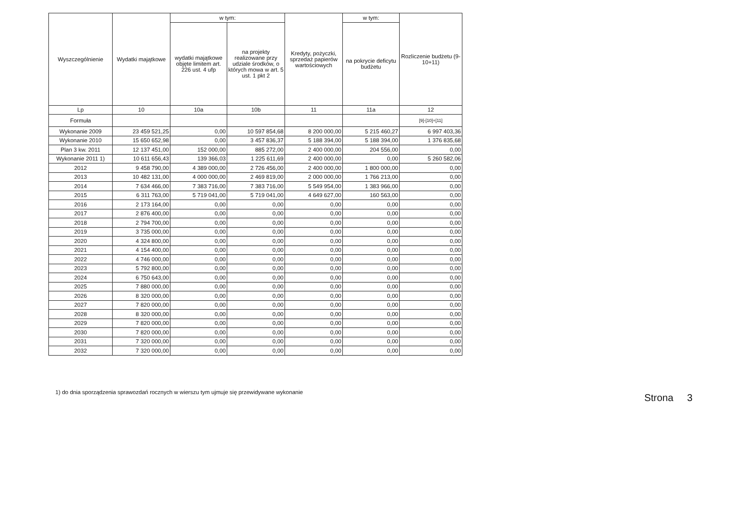| Wyszczególnienie | Wydatki majątkowe | w tym: | | Kredyty, pożyczki, sprzedaż papierów wartościowych | w tym: | Rozliczenie budżetu (9-10+11) |
| --- | --- | --- | --- | --- | --- | --- |
| | | wydatki majątkowe objęte limitem art. 226 ust. 4 ufp | na projekty realizowane przy udziale środków, o których mowa w art. 5 ust. 1 pkt 2 | | na pokrycie deficytu budżetu | |
| Lp | 10 | 10a | 10b | 11 | 11a | 12 |
| Formuła | | | | | | [9]-[10]+[11] |
| Wykonanie 2009 | 23 459 521,25 | 0,00 | 10 597 854,68 | 8 200 000,00 | 5 215 460,27 | 6 997 403,36 |
| Wykonanie 2010 | 15 650 652,98 | 0,00 | 3 457 836,37 | 5 188 394,00 | 5 188 394,00 | 1 376 835,68 |
| Plan 3 kw. 2011 | 12 137 451,00 | 152 000,00 | 885 272,00 | 2 400 000,00 | 204 556,00 | 0,00 |
| Wykonanie 2011 1) | 10 611 656,43 | 139 366,03 | 1 225 611,69 | 2 400 000,00 | 0,00 | 5 260 582,06 |
| 2012 | 9 458 790,00 | 4 389 000,00 | 2 726 456,00 | 2 400 000,00 | 1 800 000,00 | 0,00 |
| 2013 | 10 482 131,00 | 4 000 000,00 | 2 469 819,00 | 2 000 000,00 | 1 766 213,00 | 0,00 |
| 2014 | 7 634 466,00 | 7 383 716,00 | 7 383 716,00 | 5 549 954,00 | 1 383 966,00 | 0,00 |
| 2015 | 6 311 763,00 | 5 719 041,00 | 5 719 041,00 | 4 649 627,00 | 160 563,00 | 0,00 |
| 2016 | 2 173 164,00 | 0,00 | 0,00 | 0,00 | 0,00 | 0,00 |
| 2017 | 2 876 400,00 | 0,00 | 0,00 | 0,00 | 0,00 | 0,00 |
| 2018 | 2 794 700,00 | 0,00 | 0,00 | 0,00 | 0,00 | 0,00 |
| 2019 | 3 735 000,00 | 0,00 | 0,00 | 0,00 | 0,00 | 0,00 |
| 2020 | 4 324 800,00 | 0,00 | 0,00 | 0,00 | 0,00 | 0,00 |
| 2021 | 4 154 400,00 | 0,00 | 0,00 | 0,00 | 0,00 | 0,00 |
| 2022 | 4 746 000,00 | 0,00 | 0,00 | 0,00 | 0,00 | 0,00 |
| 2023 | 5 792 800,00 | 0,00 | 0,00 | 0,00 | 0,00 | 0,00 |
| 2024 | 6 750 643,00 | 0,00 | 0,00 | 0,00 | 0,00 | 0,00 |
| 2025 | 7 880 000,00 | 0,00 | 0,00 | 0,00 | 0,00 | 0,00 |
| 2026 | 8 320 000,00 | 0,00 | 0,00 | 0,00 | 0,00 | 0,00 |
| 2027 | 7 820 000,00 | 0,00 | 0,00 | 0,00 | 0,00 | 0,00 |
| 2028 | 8 320 000,00 | 0,00 | 0,00 | 0,00 | 0,00 | 0,00 |
| 2029 | 7 820 000,00 | 0,00 | 0,00 | 0,00 | 0,00 | 0,00 |
| 2030 | 7 820 000,00 | 0,00 | 0,00 | 0,00 | 0,00 | 0,00 |
| 2031 | 7 320 000,00 | 0,00 | 0,00 | 0,00 | 0,00 | 0,00 |
| 2032 | 7 320 000,00 | 0,00 | 0,00 | 0,00 | 0,00 | 0,00 |
1) do dnia sporządzenia sprawozdań rocznych w wierszu tym ujmuje się przewidywane wykonanie Strona 3